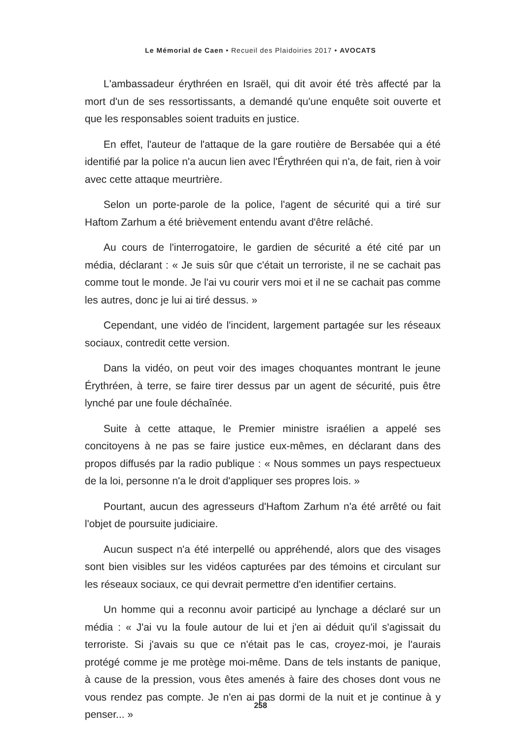Le Mémorial de Caen • Recueil des Plaidoiries 2017 • AVOCATS
L'ambassadeur érythréen en Israël, qui dit avoir été très affecté par la mort d'un de ses ressortissants, a demandé qu'une enquête soit ouverte et que les responsables soient traduits en justice.
En effet, l'auteur de l'attaque de la gare routière de Bersabée qui a été identifié par la police n'a aucun lien avec l'Érythréen qui n'a, de fait, rien à voir avec cette attaque meurtrière.
Selon un porte-parole de la police, l'agent de sécurité qui a tiré sur Haftom Zarhum a été brièvement entendu avant d'être relâché.
Au cours de l'interrogatoire, le gardien de sécurité a été cité par un média, déclarant : « Je suis sûr que c'était un terroriste, il ne se cachait pas comme tout le monde. Je l'ai vu courir vers moi et il ne se cachait pas comme les autres, donc je lui ai tiré dessus. »
Cependant, une vidéo de l'incident, largement partagée sur les réseaux sociaux, contredit cette version.
Dans la vidéo, on peut voir des images choquantes montrant le jeune Érythréen, à terre, se faire tirer dessus par un agent de sécurité, puis être lynché par une foule déchaînée.
Suite à cette attaque, le Premier ministre israélien a appelé ses concitoyens à ne pas se faire justice eux-mêmes, en déclarant dans des propos diffusés par la radio publique : « Nous sommes un pays respectueux de la loi, personne n'a le droit d'appliquer ses propres lois. »
Pourtant, aucun des agresseurs d'Haftom Zarhum n'a été arrêté ou fait l'objet de poursuite judiciaire.
Aucun suspect n'a été interpellé ou appréhendé, alors que des visages sont bien visibles sur les vidéos capturées par des témoins et circulant sur les réseaux sociaux, ce qui devrait permettre d'en identifier certains.
Un homme qui a reconnu avoir participé au lynchage a déclaré sur un média : « J'ai vu la foule autour de lui et j'en ai déduit qu'il s'agissait du terroriste. Si j'avais su que ce n'était pas le cas, croyez-moi, je l'aurais protégé comme je me protège moi-même. Dans de tels instants de panique, à cause de la pression, vous êtes amenés à faire des choses dont vous ne vous rendez pas compte. Je n'en ai pas dormi de la nuit et je continue à y penser... »
258